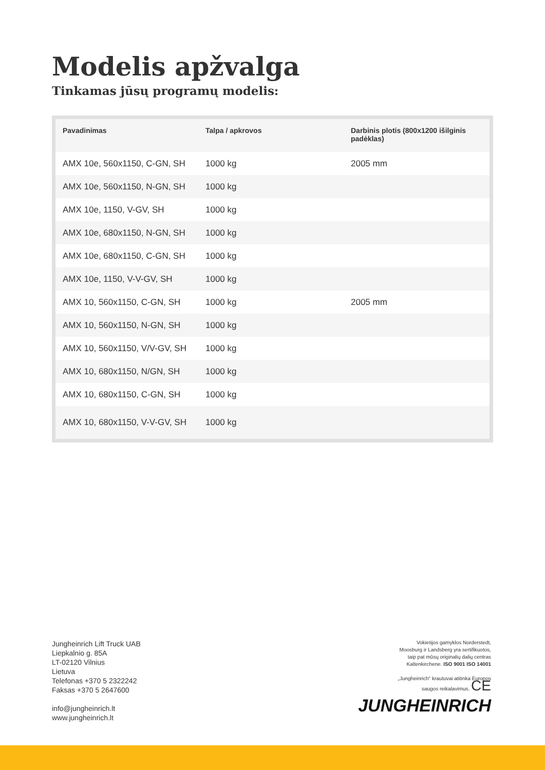Modelis apžvalga
Tinkamas jūsų programų modelis:
| Pavadinimas | Talpa / apkrovos | Darbinis plotis (800x1200 išilginis padėklas) |
| --- | --- | --- |
| AMX 10e, 560x1150, C-GN, SH | 1000 kg | 2005 mm |
| AMX 10e, 560x1150, N-GN, SH | 1000 kg | |
| AMX 10e, 1150, V-GV, SH | 1000 kg | |
| AMX 10e, 680x1150, N-GN, SH | 1000 kg | |
| AMX 10e, 680x1150, C-GN, SH | 1000 kg | |
| AMX 10e, 1150, V-V-GV, SH | 1000 kg | |
| AMX 10, 560x1150, C-GN, SH | 1000 kg | 2005 mm |
| AMX 10, 560x1150, N-GN, SH | 1000 kg | |
| AMX 10, 560x1150, V/V-GV, SH | 1000 kg | |
| AMX 10, 680x1150, N/GN, SH | 1000 kg | |
| AMX 10, 680x1150, C-GN, SH | 1000 kg | |
| AMX 10, 680x1150, V-V-GV, SH | 1000 kg | |
Jungheinrich Lift Truck UAB
Liepkalnio g. 85A
LT-02120 Vilnius
Lietuva
Telefonas +370 5 2322242
Faksas +370 5 2647600
info@jungheinrich.lt
www.jungheinrich.lt
Vokietijos gamyklos Norderstedt,
Moosburg ir Landsberg yra sertifikuotos,
taip pat mūsų originalių dalių centras
Kaltenkirchene. ISO 9001 ISO 14001
„Jungheinrich" krautuvai atitinka Europos
saugos reikalavimus. CE
JUNGHEINRICH